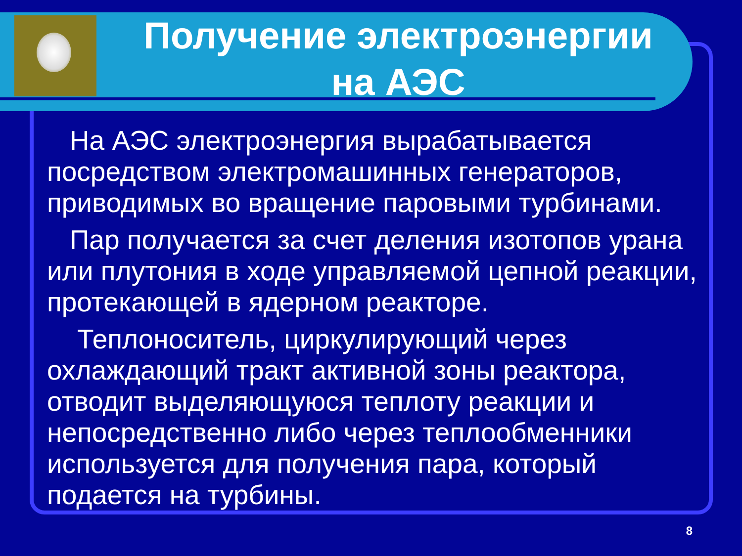Получение электроэнергии
на АЭС
На АЭС электроэнергия вырабатывается посредством электромашинных генераторов, приводимых во вращение паровыми турбинами.
Пар получается за счет деления изотопов урана или плутония в ходе управляемой цепной реакции, протекающей в ядерном реакторе.
Теплоноситель, циркулирующий через охлаждающий тракт активной зоны реактора, отводит выделяющуюся теплоту реакции и непосредственно либо через теплообменники используется для получения пара, который подается на турбины.
8